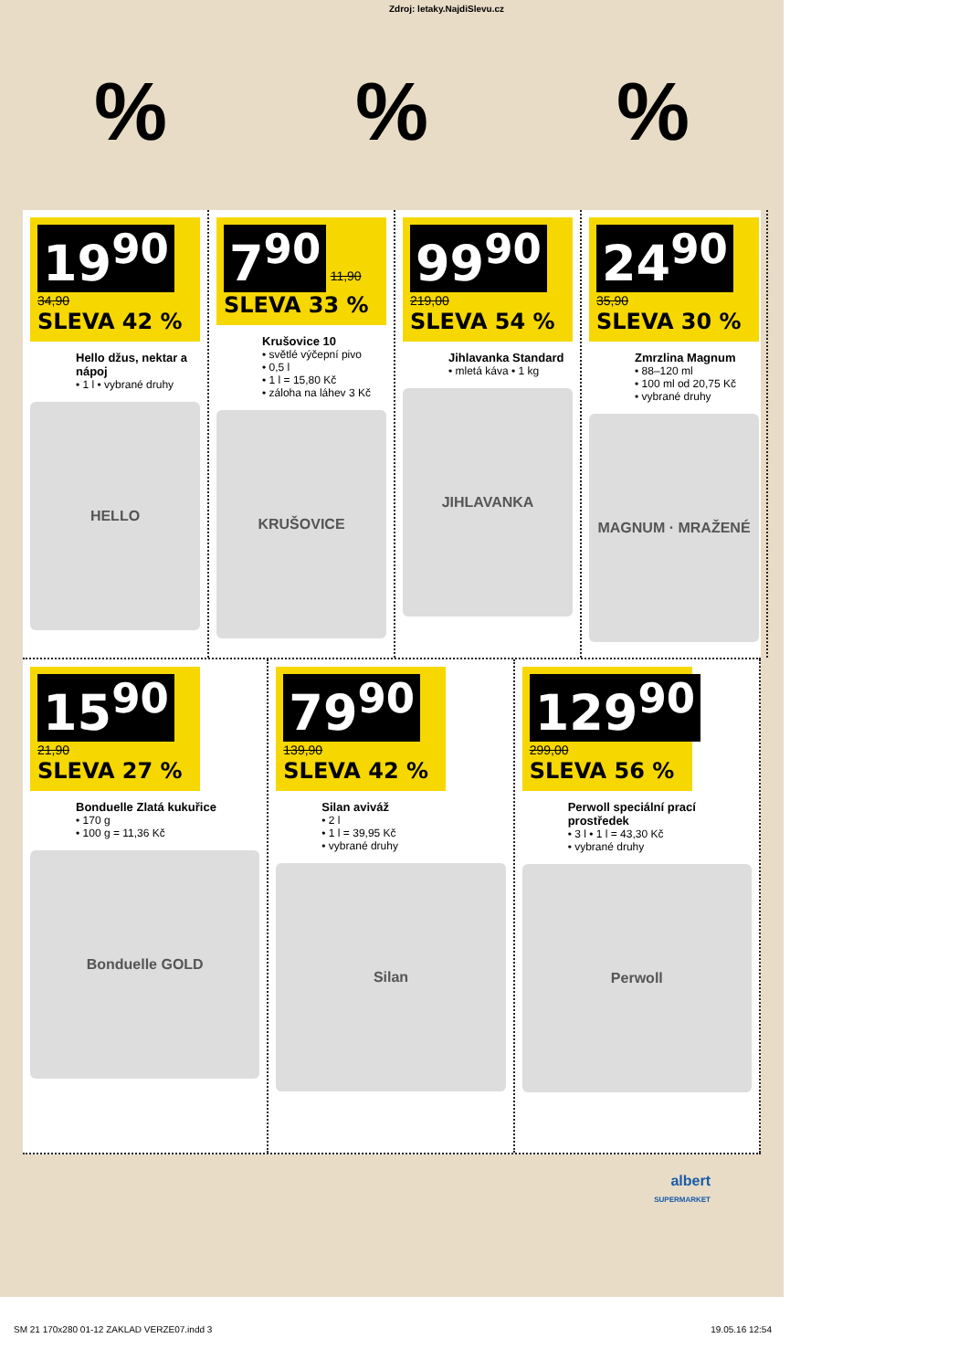Zdroj: letaky.NajdiSlevu.cz
%%%
19<sup>90</sup> 34,90
SLEVA 42 %
Hello džus, nektar a nápoj
• 1 l • vybrané druhy
HELLO
7<sup>90</sup> 11,90
SLEVA 33 %
Krušovice 10
• světlé výčepní pivo
• 0,5 l
• 1 l = 15,80 Kč
• záloha na láhev 3 Kč
KRUŠOVICE
99<sup>90</sup> 219,00
SLEVA 54 %
Jihlavanka Standard
• mletá káva • 1 kg
JIHLAVANKA
24<sup>90</sup> 35,90
SLEVA 30 %
Zmrzlina Magnum
• 88–120 ml
• 100 ml od 20,75 Kč
• vybrané druhy
MAGNUM · MRAŽENÉ
15<sup>90</sup> 21,90
SLEVA 27 %
Bonduelle Zlatá kukuřice
• 170 g
• 100 g = 11,36 Kč
Bonduelle GOLD
79<sup>90</sup> 139,90
SLEVA 42 %
Silan aviváž
• 2 l
• 1 l = 39,95 Kč
• vybrané druhy
Silan
129<sup>90</sup> 299,00
SLEVA 56 %
Perwoll speciální prací prostředek
• 3 l • 1 l = 43,30 Kč
• vybrané druhy
Perwoll
albert
SUPERMARKET
SM 21 170x280 01-12 ZAKLAD VERZE07.indd 3 19.05.16 12:54